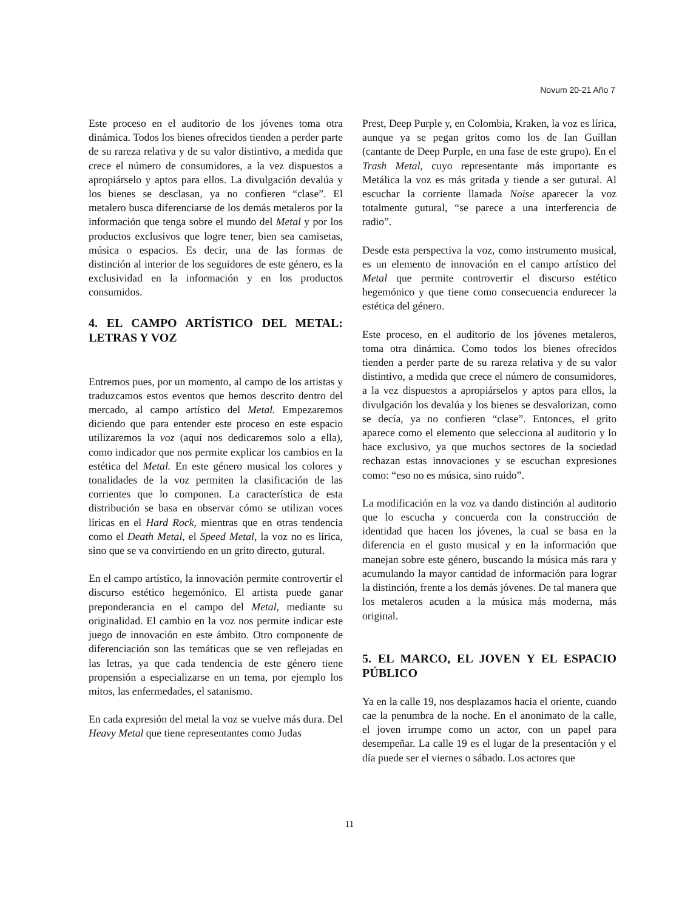Novum 20-21 Año 7
Este proceso en el auditorio de los jóvenes toma otra dinámica. Todos los bienes ofrecidos tienden a perder parte de su rareza relativa y de su valor distintivo, a medida que crece el número de consumidores, a la vez dispuestos a apropiárselo y aptos para ellos. La divulgación devalúa y los bienes se desclasan, ya no confieren “clase”. El metalero busca diferenciarse de los demás metaleros por la información que tenga sobre el mundo del Metal y por los productos exclusivos que logre tener, bien sea camisetas, música o espacios. Es decir, una de las formas de distinción al interior de los seguidores de este género, es la exclusividad en la información y en los productos consumidos.
4. EL CAMPO ARTÍSTICO DEL METAL: LETRAS Y VOZ
Entremos pues, por un momento, al campo de los artistas y traduzcamos estos eventos que hemos descrito dentro del mercado, al campo artístico del Metal. Empezaremos diciendo que para entender este proceso en este espacio utilizaremos la voz (aquí nos dedicaremos solo a ella), como indicador que nos permite explicar los cambios en la estética del Metal. En este género musical los colores y tonalidades de la voz permiten la clasificación de las corrientes que lo componen. La característica de esta distribución se basa en observar cómo se utilizan voces líricas en el Hard Rock, mientras que en otras tendencia como el Death Metal, el Speed Metal, la voz no es lírica, sino que se va convirtiendo en un grito directo, gutural.
En el campo artístico, la innovación permite controvertir el discurso estético hegemónico. El artista puede ganar preponderancia en el campo del Metal, mediante su originalidad. El cambio en la voz nos permite indicar este juego de innovación en este ámbito. Otro componente de diferenciación son las temáticas que se ven reflejadas en las letras, ya que cada tendencia de este género tiene propensión a especializarse en un tema, por ejemplo los mitos, las enfermedades, el satanismo.
En cada expresión del metal la voz se vuelve más dura. Del Heavy Metal que tiene representantes como Judas
Prest, Deep Purple y, en Colombia, Kraken, la voz es lírica, aunque ya se pegan gritos como los de Ian Guillan (cantante de Deep Purple, en una fase de este grupo). En el Trash Metal, cuyo representante más importante es Metálica la voz es más gritada y tiende a ser gutural. Al escuchar la corriente llamada Noise aparecer la voz totalmente gutural, “se parece a una interferencia de radio”.
Desde esta perspectiva la voz, como instrumento musical, es un elemento de innovación en el campo artístico del Metal que permite controvertir el discurso estético hegemónico y que tiene como consecuencia endurecer la estética del género.
Este proceso, en el auditorio de los jóvenes metaleros, toma otra dinámica. Como todos los bienes ofrecidos tienden a perder parte de su rareza relativa y de su valor distintivo, a medida que crece el número de consumidores, a la vez dispuestos a apropiárselos y aptos para ellos, la divulgación los devalúa y los bienes se desvalorizan, como se decía, ya no confieren “clase”. Entonces, el grito aparece como el elemento que selecciona al auditorio y lo hace exclusivo, ya que muchos sectores de la sociedad rechazan estas innovaciones y se escuchan expresiones como: “eso no es música, sino ruido”.
La modificación en la voz va dando distinción al auditorio que lo escucha y concuerda con la construcción de identidad que hacen los jóvenes, la cual se basa en la diferencia en el gusto musical y en la información que manejan sobre este género, buscando la música más rara y acumulando la mayor cantidad de información para lograr la distinción, frente a los demás jóvenes. De tal manera que los metaleros acuden a la música más moderna, más original.
5. EL MARCO, EL JOVEN Y EL ESPACIO PÚBLICO
Ya en la calle 19, nos desplazamos hacia el oriente, cuando cae la penumbra de la noche. En el anonimato de la calle, el joven irrumpe como un actor, con un papel para desempeñar. La calle 19 es el lugar de la presentación y el día puede ser el viernes o sábado. Los actores que
11